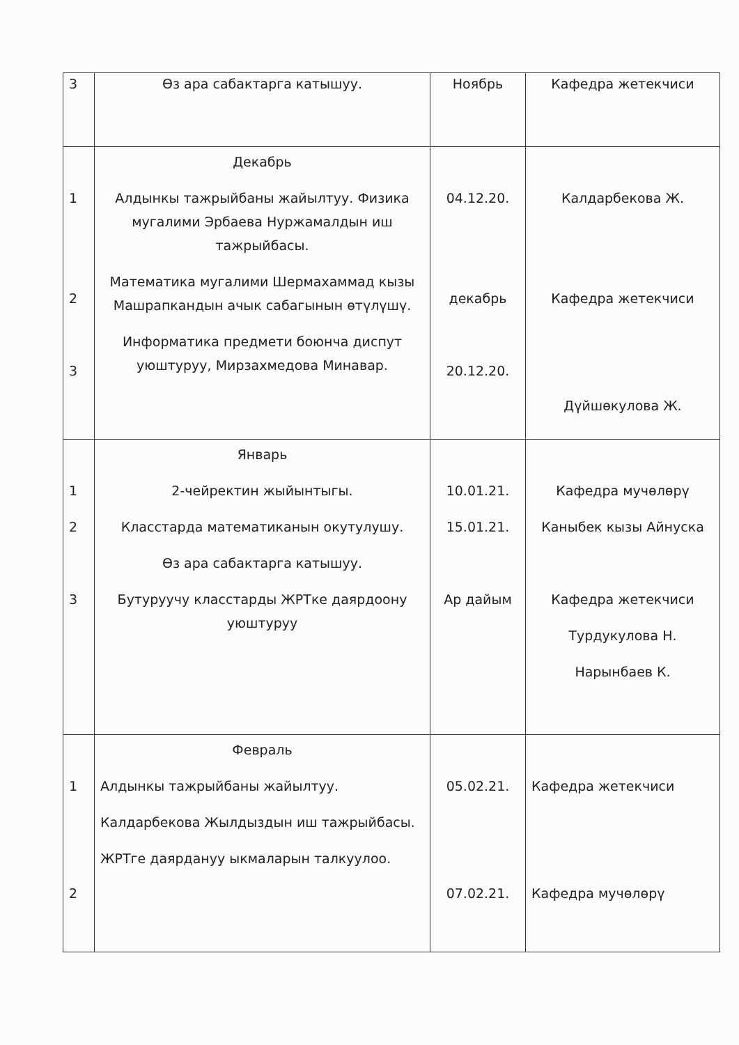| 3 | Өз ара сабактарга катышуу. | Ноябрь | Кафедра жетекчиси |
| 1 2 3 | Декабрь Алдынкы тажрыйбаны жайылтуу. Физика мугалими Эрбаева Нуржамалдын иш тажрыйбасы. Математика мугалими Шермахаммад кызы Машрапкандын ачык сабагынын өтүлүшү. Информатика предмети боюнча диспут уюштуруу, Мирзахмедова Минавар. | 04.12.20. декабрь 20.12.20. | Калдарбекова Ж. Кафедра жетекчиси Дүйшөкулова Ж. |
| 1 2 3 | Январь 2-чейректин жыйынтыгы. Класстарда математиканын окутулушу. Өз ара сабактарга катышуу. Бутуруучу класстарды ЖРТке даярдоону уюштуруу | 10.01.21. 15.01.21. Ар дайым | Кафедра мучөлөрү Каныбек кызы Айнуска Кафедра жетекчиси Турдукулова Н. Нарынбаев К. |
| 1 2 | Февраль Алдынкы тажрыйбаны жайылтуу. Калдарбекова Жылдыздын иш тажрыйбасы. ЖРТге даярдануу ыкмаларын талкуулоо. | 05.02.21. 07.02.21. | Кафедра жетекчиси Кафедра мучөлөрү |